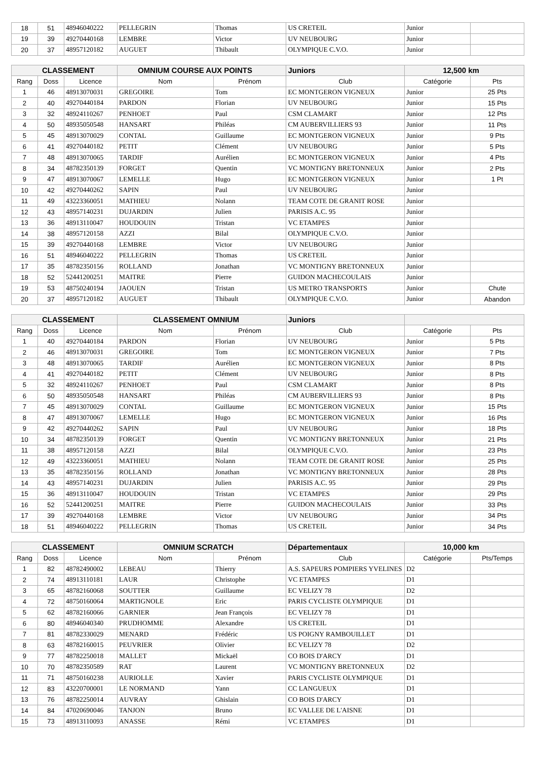| 18 | 51 | 48946040222 | PELLEGRIN | Thomas | US CRETEIL | Junior | |
| 19 | 39 | 49270440168 | LEMBRE | Victor | UV NEUBOURG | Junior | |
| 20 | 37 | 48957120182 | AUGUET | Thibault | OLYMPIQUE C.V.O. | Junior | |
| CLASSEMENT | | | OMNIUM COURSE AUX POINTS | | Juniors | 12,500 km | |
| --- | --- | --- | --- | --- | --- | --- | --- |
| Rang | Doss | Licence | Nom | Prénom | Club | Catégorie | Pts |
| 1 | 46 | 48913070031 | GREGOIRE | Tom | EC MONTGERON VIGNEUX | Junior | 25 Pts |
| 2 | 40 | 49270440184 | PARDON | Florian | UV NEUBOURG | Junior | 15 Pts |
| 3 | 32 | 48924110267 | PENHOET | Paul | CSM CLAMART | Junior | 12 Pts |
| 4 | 50 | 48935050548 | HANSART | Philéas | CM AUBERVILLIERS 93 | Junior | 11 Pts |
| 5 | 45 | 48913070029 | CONTAL | Guillaume | EC MONTGERON VIGNEUX | Junior | 9 Pts |
| 6 | 41 | 49270440182 | PETIT | Clément | UV NEUBOURG | Junior | 5 Pts |
| 7 | 48 | 48913070065 | TARDIF | Aurélien | EC MONTGERON VIGNEUX | Junior | 4 Pts |
| 8 | 34 | 48782350139 | FORGET | Quentin | VC MONTIGNY BRETONNEUX | Junior | 2 Pts |
| 9 | 47 | 48913070067 | LEMELLE | Hugo | EC MONTGERON VIGNEUX | Junior | 1 Pt |
| 10 | 42 | 49270440262 | SAPIN | Paul | UV NEUBOURG | Junior | |
| 11 | 49 | 43223360051 | MATHIEU | Nolann | TEAM COTE DE GRANIT ROSE | Junior | |
| 12 | 43 | 48957140231 | DUJARDIN | Julien | PARISIS A.C. 95 | Junior | |
| 13 | 36 | 48913110047 | HOUDOUIN | Tristan | VC ETAMPES | Junior | |
| 14 | 38 | 48957120158 | AZZI | Bilal | OLYMPIQUE C.V.O. | Junior | |
| 15 | 39 | 49270440168 | LEMBRE | Victor | UV NEUBOURG | Junior | |
| 16 | 51 | 48946040222 | PELLEGRIN | Thomas | US CRETEIL | Junior | |
| 17 | 35 | 48782350156 | ROLLAND | Jonathan | VC MONTIGNY BRETONNEUX | Junior | |
| 18 | 52 | 52441200251 | MAITRE | Pierre | GUIDON MACHECOULAIS | Junior | |
| 19 | 53 | 48750240194 | JAOUEN | Tristan | US METRO TRANSPORTS | Junior | Chute |
| 20 | 37 | 48957120182 | AUGUET | Thibault | OLYMPIQUE C.V.O. | Junior | Abandon |
| CLASSEMENT | | | CLASSEMENT OMNIUM | | Juniors | | |
| --- | --- | --- | --- | --- | --- | --- | --- |
| Rang | Doss | Licence | Nom | Prénom | Club | Catégorie | Pts |
| 1 | 40 | 49270440184 | PARDON | Florian | UV NEUBOURG | Junior | 5 Pts |
| 2 | 46 | 48913070031 | GREGOIRE | Tom | EC MONTGERON VIGNEUX | Junior | 7 Pts |
| 3 | 48 | 48913070065 | TARDIF | Aurélien | EC MONTGERON VIGNEUX | Junior | 8 Pts |
| 4 | 41 | 49270440182 | PETIT | Clément | UV NEUBOURG | Junior | 8 Pts |
| 5 | 32 | 48924110267 | PENHOET | Paul | CSM CLAMART | Junior | 8 Pts |
| 6 | 50 | 48935050548 | HANSART | Philéas | CM AUBERVILLIERS 93 | Junior | 8 Pts |
| 7 | 45 | 48913070029 | CONTAL | Guillaume | EC MONTGERON VIGNEUX | Junior | 15 Pts |
| 8 | 47 | 48913070067 | LEMELLE | Hugo | EC MONTGERON VIGNEUX | Junior | 16 Pts |
| 9 | 42 | 49270440262 | SAPIN | Paul | UV NEUBOURG | Junior | 18 Pts |
| 10 | 34 | 48782350139 | FORGET | Quentin | VC MONTIGNY BRETONNEUX | Junior | 21 Pts |
| 11 | 38 | 48957120158 | AZZI | Bilal | OLYMPIQUE C.V.O. | Junior | 23 Pts |
| 12 | 49 | 43223360051 | MATHIEU | Nolann | TEAM COTE DE GRANIT ROSE | Junior | 25 Pts |
| 13 | 35 | 48782350156 | ROLLAND | Jonathan | VC MONTIGNY BRETONNEUX | Junior | 28 Pts |
| 14 | 43 | 48957140231 | DUJARDIN | Julien | PARISIS A.C. 95 | Junior | 29 Pts |
| 15 | 36 | 48913110047 | HOUDOUIN | Tristan | VC ETAMPES | Junior | 29 Pts |
| 16 | 52 | 52441200251 | MAITRE | Pierre | GUIDON MACHECOULAIS | Junior | 33 Pts |
| 17 | 39 | 49270440168 | LEMBRE | Victor | UV NEUBOURG | Junior | 34 Pts |
| 18 | 51 | 48946040222 | PELLEGRIN | Thomas | US CRETEIL | Junior | 34 Pts |
| CLASSEMENT | | | OMNIUM SCRATCH | | Départementaux | 10,000 km | |
| --- | --- | --- | --- | --- | --- | --- | --- |
| Rang | Doss | Licence | Nom | Prénom | Club | Catégorie | Pts/Temps |
| 1 | 82 | 48782490002 | LEBEAU | Thierry | A.S. SAPEURS POMPIERS YVELINES | D2 | |
| 2 | 74 | 48913110181 | LAUR | Christophe | VC ETAMPES | D1 | |
| 3 | 65 | 48782160068 | SOUTTER | Guillaume | EC VELIZY 78 | D2 | |
| 4 | 72 | 48750160064 | MARTIGNOLE | Eric | PARIS CYCLISTE OLYMPIQUE | D1 | |
| 5 | 62 | 48782160066 | GARNIER | Jean François | EC VELIZY 78 | D1 | |
| 6 | 80 | 48946040340 | PRUDHOMME | Alexandre | US CRETEIL | D1 | |
| 7 | 81 | 48782330029 | MENARD | Frédéric | US POIGNY RAMBOUILLET | D1 | |
| 8 | 63 | 48782160015 | PEUVRIER | Olivier | EC VELIZY 78 | D2 | |
| 9 | 77 | 48782250018 | MALLET | Mickaël | CO BOIS D'ARCY | D1 | |
| 10 | 70 | 48782350589 | RAT | Laurent | VC MONTIGNY BRETONNEUX | D2 | |
| 11 | 71 | 48750160238 | AURIOLLE | Xavier | PARIS CYCLISTE OLYMPIQUE | D1 | |
| 12 | 83 | 43220700001 | LE NORMAND | Yann | CC LANGUEUX | D1 | |
| 13 | 76 | 48782250014 | AUVRAY | Ghislain | CO BOIS D'ARCY | D1 | |
| 14 | 84 | 47020690046 | TANJON | Bruno | EC VALLEE DE L'AISNE | D1 | |
| 15 | 73 | 48913110093 | ANASSE | Rémi | VC ETAMPES | D1 | |